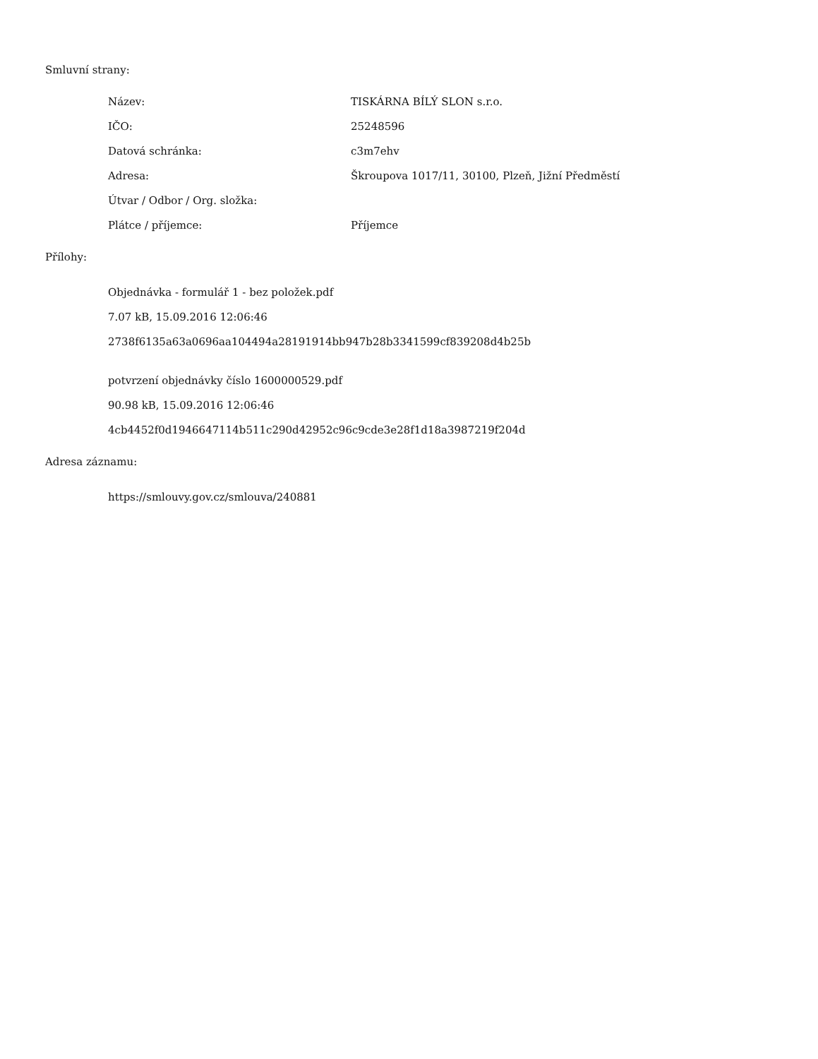Smluvní strany:
| Název: | TISKÁRNA BÍLÝ SLON s.r.o. |
| IČO: | 25248596 |
| Datová schránka: | c3m7ehv |
| Adresa: | Škroupova 1017/11, 30100, Plzeň, Jižní Předměstí |
| Útvar / Odbor / Org. složka: | |
| Plátce / příjemce: | Příjemce |
Přílohy:
Objednávka - formulář 1 - bez položek.pdf
7.07 kB, 15.09.2016 12:06:46
2738f6135a63a0696aa104494a28191914bb947b28b3341599cf839208d4b25b
potvrzení objednávky číslo 1600000529.pdf
90.98 kB, 15.09.2016 12:06:46
4cb4452f0d1946647114b511c290d42952c96c9cde3e28f1d18a3987219f204d
Adresa záznamu:
https://smlouvy.gov.cz/smlouva/240881